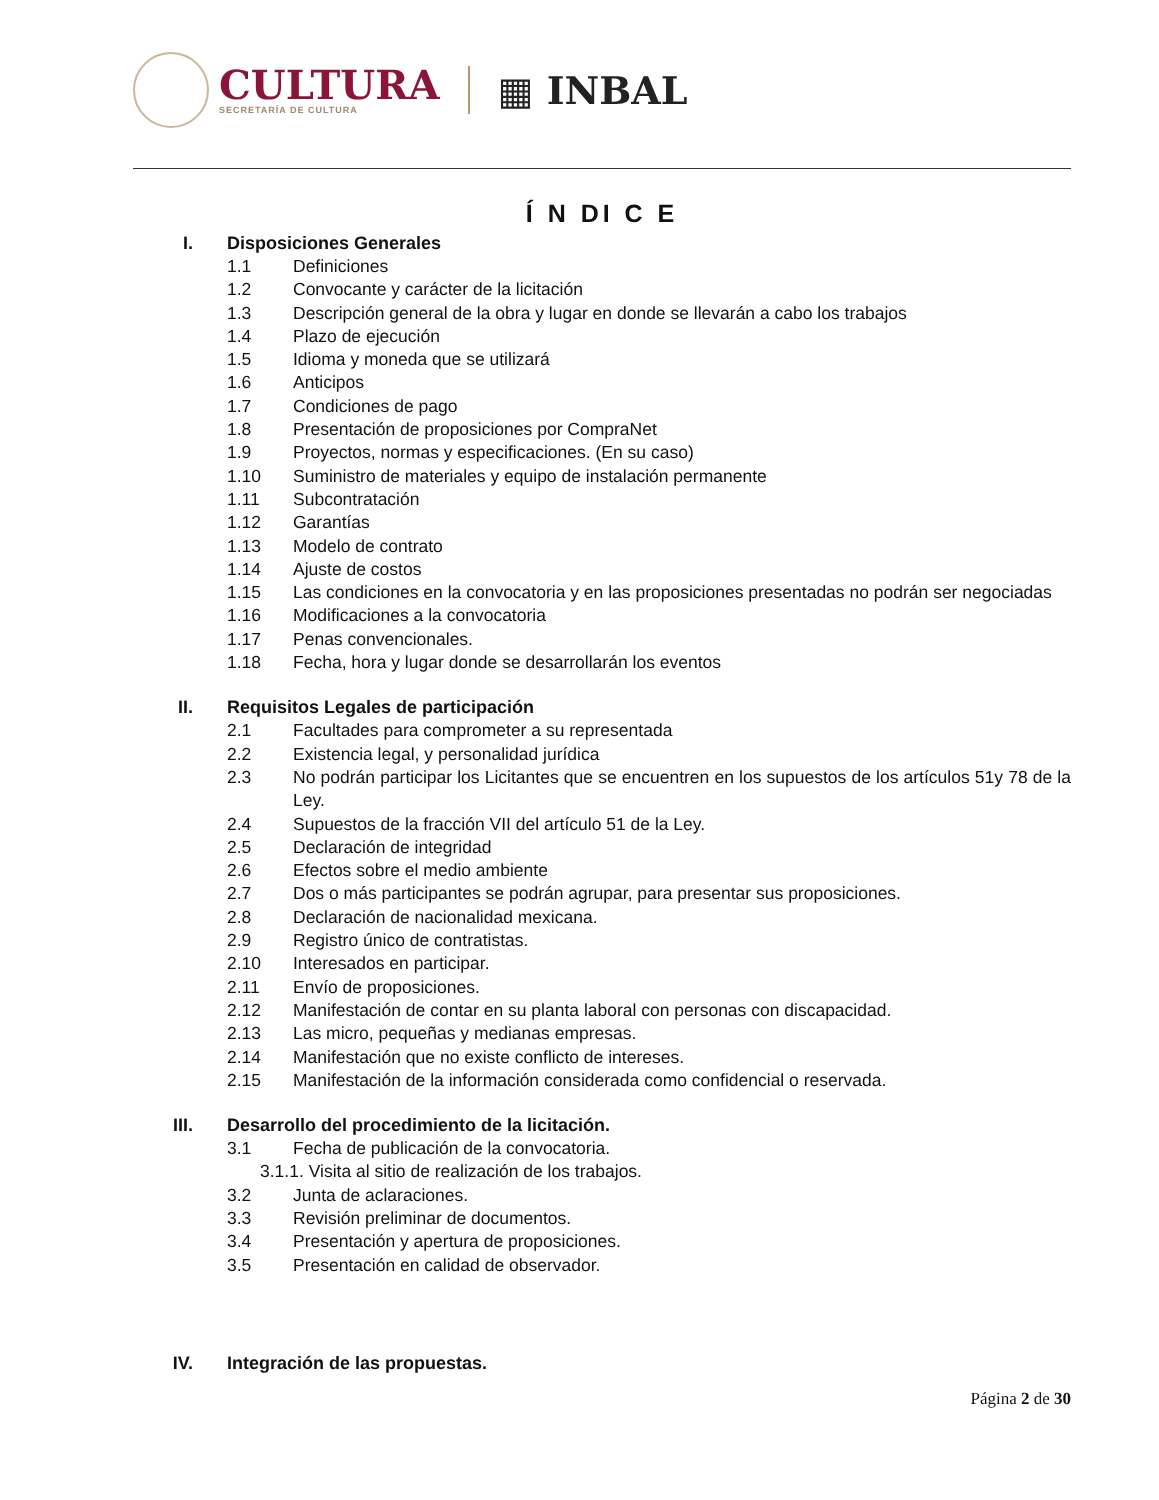CULTURA
SECRETARÍA DE CULTURA
▦ INBAL
Í N DI C E
I. Disposiciones Generales
1.1 Definiciones
1.2 Convocante y carácter de la licitación
1.3 Descripción general de la obra y lugar en donde se llevarán a cabo los trabajos
1.4 Plazo de ejecución
1.5 Idioma y moneda que se utilizará
1.6 Anticipos
1.7 Condiciones de pago
1.8 Presentación de proposiciones por CompraNet
1.9 Proyectos, normas y especificaciones. (En su caso)
1.10 Suministro de materiales y equipo de instalación permanente
1.11 Subcontratación
1.12 Garantías
1.13 Modelo de contrato
1.14 Ajuste de costos
1.15 Las condiciones en la convocatoria y en las proposiciones presentadas no podrán ser negociadas
1.16 Modificaciones a la convocatoria
1.17 Penas convencionales.
1.18 Fecha, hora y lugar donde se desarrollarán los eventos
II. Requisitos Legales de participación
2.1 Facultades para comprometer a su representada
2.2 Existencia legal, y personalidad jurídica
2.3 No podrán participar los Licitantes que se encuentren en los supuestos de los artículos 51y 78 de la Ley.
2.4 Supuestos de la fracción VII del artículo 51 de la Ley.
2.5 Declaración de integridad
2.6 Efectos sobre el medio ambiente
2.7 Dos o más participantes se podrán agrupar, para presentar sus proposiciones.
2.8 Declaración de nacionalidad mexicana.
2.9 Registro único de contratistas.
2.10 Interesados en participar.
2.11 Envío de proposiciones.
2.12 Manifestación de contar en su planta laboral con personas con discapacidad.
2.13 Las micro, pequeñas y medianas empresas.
2.14 Manifestación que no existe conflicto de intereses.
2.15 Manifestación de la información considerada como confidencial o reservada.
III. Desarrollo del procedimiento de la licitación.
3.1 Fecha de publicación de la convocatoria.
3.1.1. Visita al sitio de realización de los trabajos.
3.2 Junta de aclaraciones.
3.3 Revisión preliminar de documentos.
3.4 Presentación y apertura de proposiciones.
3.5 Presentación en calidad de observador.
IV. Integración de las propuestas.
Página 2 de 30